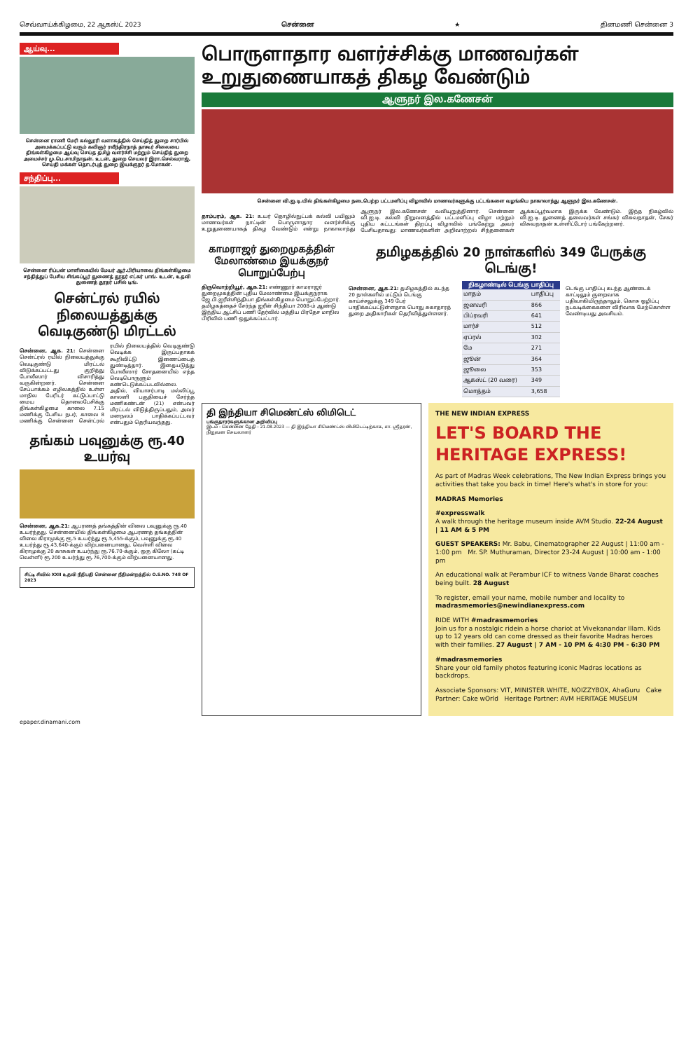செவ்வாய்க்கிழமை, 22 ஆகஸ்ட் 2023 சென்னை ★ தினமணி சென்னை 3
ஆய்வு...
சென்னை ராணி மேரி கல்லூரி வளாகத்தில் செய்தித் துறை சார்பில் அமைக்கப்பட்டு வரும் கவிஞர் ரவீந்திரநாத் தாகூர் சிலையை திங்கள்கிழமை ஆய்வு செய்த தமிழ் வளர்ச்சி மற்றும் செய்தித் துறை அமைச்சர் மு.பெ.சாமிநாதன். உடன், துறை செயலர் இரா.செல்வராஜ், செய்தி மக்கள் தொடர்புத் துறை இயக்குநர் த.மோகன்.
சந்திப்பு...
சென்னை ரிப்பன் மாளிகையில் மேயர் ஆர்.பிரியாவை திங்கள்கிழமை சந்தித்துப் பேசிய சிங்கப்பூர் துணைத் தூதர் எட்கர் பாங். உடன், உதவி துணைத் தூதர் பசில் டிங்.
சென்ட்ரல் ரயில் நிலையத்துக்கு வெடிகுண்டு மிரட்டல்
சென்னை, ஆக. 21: சென்னை சென்ட்ரல் ரயில் நிலையத்துக்கு வெடிகுண்டு மிரட்டல் விடுக்கப்பட்டது குறித்து போலீஸார் விசாரித்து வருகின்றனர். சென்னை சேப்பாக்கம் எழிலகத்தில் உள்ள மாநில பேரிடர் கட்டுப்பாட்டு மைய தொலைபேசிக்கு திங்கள்கிழமை காலை 7.15 மணிக்கு பேசிய நபர், காலை 8 மணிக்கு சென்னை சென்ட்ரல் ரயில் நிலையத்தில் வெடிகுண்டு வெடிக்க இருப்பதாகக் கூறிவிட்டு இணைப்பைத் துண்டித்தார். இதையடுத்து போலீஸார் சோதனையில் எந்த வெடிபொருளும் கண்டெடுக்கப்படவில்லை. அதில், வியாசர்பாடி மல்லிப்பூ காலனி பகுதியைச் சேர்ந்த மணிகண்டன் (21) என்பவர் மிரட்டல் விடுத்திருப்பதும், அவர் மனநலம் பாதிக்கப்பட்டவர் என்பதும் தெரியவந்தது.
தங்கம் பவுனுக்கு ரூ.40 உயர்வு
சென்னை, ஆக.21: ஆபரணத் தங்கத்தின் விலை பவுனுக்கு ரூ.40 உயர்ந்தது. சென்னையில் திங்கள்கிழமை ஆபரணத் தங்கத்தின் விலை கிராமுக்கு ரூ.5 உயர்ந்து ரூ.5,455-க்கும், பவுனுக்கு ரூ.40 உயர்ந்து ரூ.43,640-க்கும் விற்பனையானது. வெள்ளி விலை கிராமுக்கு 20 காசுகள் உயர்ந்து ரூ.76.70-க்கும், ஒரு கிலோ (கட்டி வெள்ளி) ரூ.200 உயர்ந்து ரூ.76,700-க்கும் விற்பனையானது.
சிட்டி சிவில் XXII உதவி நீதிபதி சென்னை நீதிமன்றத்தில் O.S.NO. 748 OF 2023
பொருளாதார வளர்ச்சிக்கு மாணவர்கள் உறுதுணையாகத் திகழ வேண்டும்
ஆளுநர் இல.கணேசன்
சென்னை வி.ஐ.டி.யில் திங்கள்கிழமை நடைபெற்ற பட்டமளிப்பு விழாவில் மாணவர்களுக்கு பட்டங்களை வழங்கிய நாகாலாந்து ஆளுநர் இல.கணேசன்.
தாம்பரம், ஆக. 21: உயர் தொழில்நுட்பக் கல்வி பயிலும் மாணவர்கள் நாட்டின் பொருளாதார வளர்ச்சிக்கு உறுதுணையாகத் திகழ வேண்டும் என்று நாகாலாந்து ஆளுநர் இல.கணேசன் வலியுறுத்தினார். சென்னை வி.ஐ.டி. கல்வி நிறுவனத்தில் பட்டமளிப்பு விழா மற்றும் புதிய கட்டடங்கள் திறப்பு விழாவில் பங்கேற்று அவர் பேசியதாவது: மாணவர்களின் அறிவாற்றல் சிந்தனைகள் ஆக்கப்பூர்வமாக இருக்க வேண்டும். இந்த நிகழ்வில் வி.ஐ.டி. துணைத் தலைவர்கள் சங்கர் விசுவநாதன், சேகர் விசுவநாதன் உள்ளிட்டோர் பங்கேற்றனர்.
காமராஜர் துறைமுகத்தின் மேலாண்மை இயக்குநர் பொறுப்பேற்பு
திருவொற்றியூர், ஆக.21: எண்ணூர் காமராஜர் துறைமுகத்தின் புதிய மேலாண்மை இயக்குநராக ஜே.பி.ஐரீன்சிந்தியா திங்கள்கிழமை பொறுப்பேற்றார். தமிழகத்தைச் சேர்ந்த ஐரீன் சிந்தியா 2008-ம் ஆண்டு இந்திய ஆட்சிப் பணி தேர்வில் மத்திய பிரதேச மாநில பிரிவில் பணி ஒதுக்கப்பட்டார்.
தமிழகத்தில் 20 நாள்களில் 349 பேருக்கு டெங்கு!
சென்னை, ஆக.21: தமிழகத்தில் கடந்த 20 நாள்களில் மட்டும் டெங்கு காய்ச்சலுக்கு 349 பேர் பாதிக்கப்பட்டுள்ளதாக பொது சுகாதாரத் துறை அதிகாரிகள் தெரிவித்துள்ளனர்.
| நிகழாண்டில் டெங்கு பாதிப்பு | |
| --- | --- |
| மாதம் | பாதிப்பு |
| ஜனவரி | 866 |
| பிப்ரவரி | 641 |
| மார்ச் | 512 |
| ஏப்ரல் | 302 |
| மே | 271 |
| ஜூன் | 364 |
| ஜூலை | 353 |
| ஆகஸ்ட் (20 வரை) | 349 |
| மொத்தம் | 3,658 |
டெங்கு பாதிப்பு கடந்த ஆண்டைக் காட்டிலும் குறைவாக பதிவாகியிருந்தாலும், கொசு ஒழிப்பு நடவடிக்கைகளை விரிவாக மேற்கொள்ள வேண்டியது அவசியம்.
தி இந்தியா சிமெண்ட்ஸ் லிமிடெட்
பங்குதாரர்களுக்கான அறிவிப்பு
இடம் : சென்னை தேதி : 21.08.2023 — தி இந்தியா சிமெண்ட்ஸ் லிமிடெட்டிற்காக, சா. ஸ்ரீதரன், நிறுவன செயலாளர்
THE NEW INDIAN EXPRESS
LET'S BOARD THE HERITAGE EXPRESS!
As part of Madras Week celebrations, The New Indian Express brings you activities that take you back in time! Here's what's in store for you:
MADRAS Memories
#expresswalk
A walk through the heritage museum inside AVM Studio. 22-24 August | 11 AM & 5 PM
GUEST SPEAKERS: Mr. Babu, Cinematographer 22 August | 11:00 am - 1:00 pm Mr. SP. Muthuraman, Director 23-24 August | 10:00 am - 1:00 pm
An educational walk at Perambur ICF to witness Vande Bharat coaches being built. 28 August
To register, email your name, mobile number and locality to madrasmemories@newindianexpress.com
RIDE WITH #madrasmemories
Join us for a nostalgic ridein a horse chariot at Vivekanandar Illam. Kids up to 12 years old can come dressed as their favorite Madras heroes with their families. 27 August | 7 AM - 10 PM & 4:30 PM - 6:30 PM
#madrasmemories
Share your old family photos featuring iconic Madras locations as backdrops.
Associate Sponsors: VIT, MINISTER WHITE, NOIZZYBOX, AhaGuru Cake Partner: Cake wOrld Heritage Partner: AVM HERITAGE MUSEUM
epaper.dinamani.com